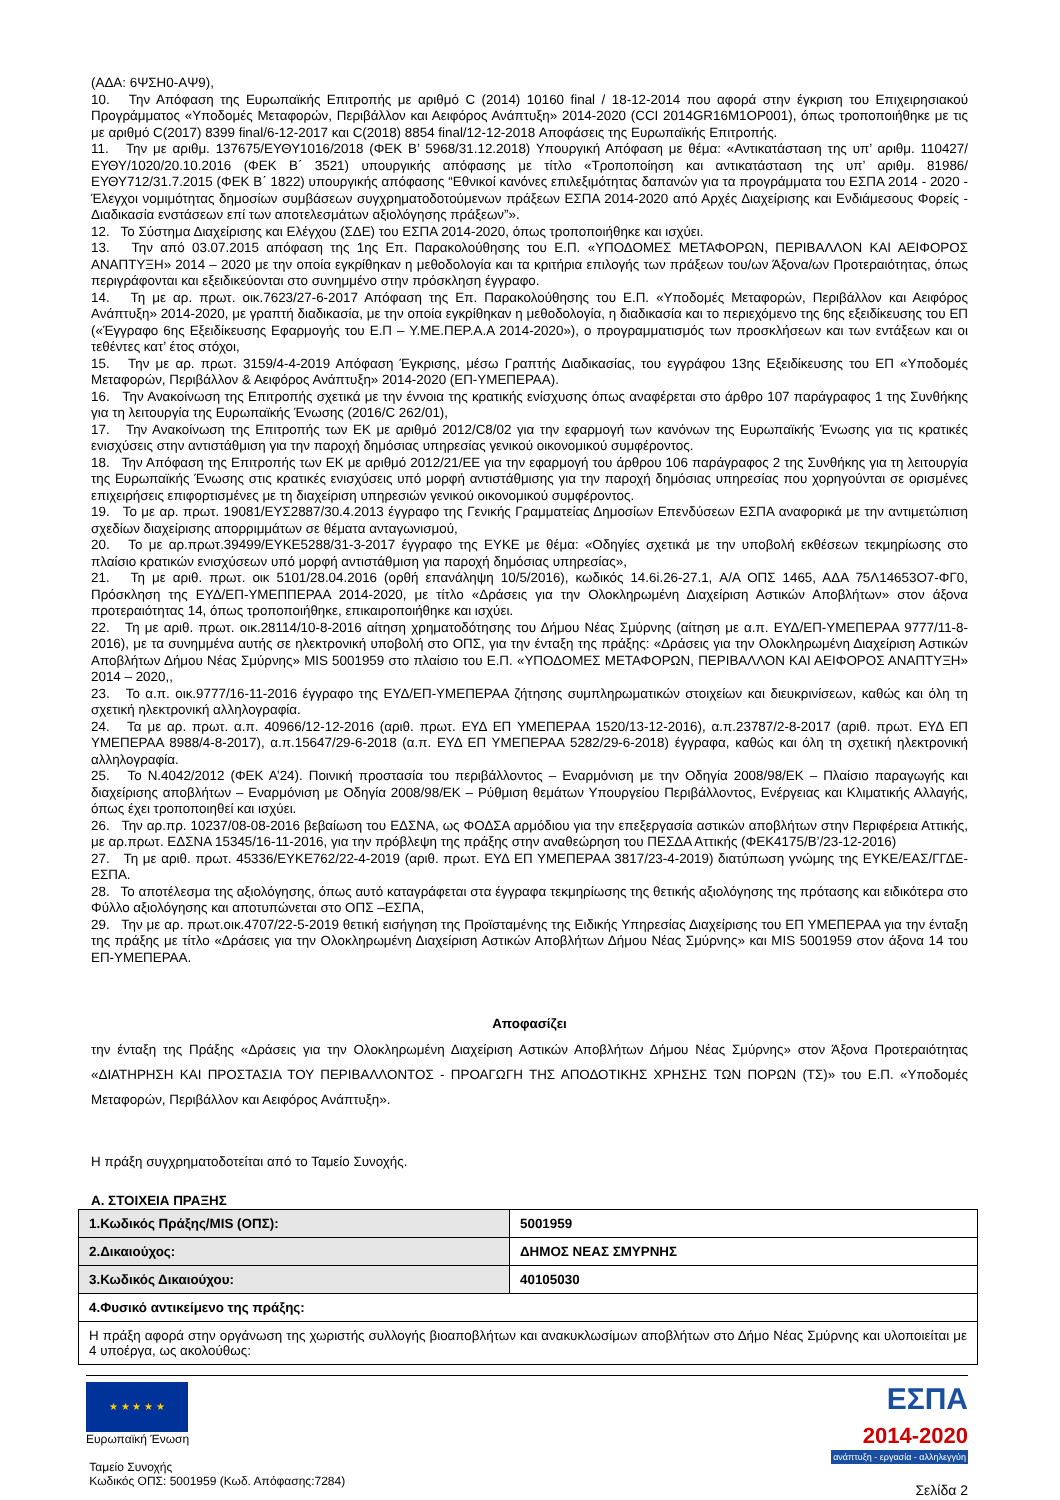(ΑΔΑ: 6ΨΣΗ0-ΑΨ9),
10. Την Απόφαση της Ευρωπαϊκής Επιτροπής με αριθμό C (2014) 10160 final / 18-12-2014 που αφορά στην έγκριση του Επιχειρησιακού Προγράμματος «Υποδομές Μεταφορών, Περιβάλλον και Αειφόρος Ανάπτυξη» 2014-2020 (CCI 2014GR16M1OP001), όπως τροποποιήθηκε με τις με αριθμό C(2017) 8399 final/6-12-2017 και C(2018) 8854 final/12-12-2018 Αποφάσεις της Ευρωπαϊκής Επιτροπής.
11. Την με αριθμ. 137675/ΕΥΘΥ1016/2018 (ΦΕΚ Β’ 5968/31.12.2018) Υπουργική Απόφαση με θέμα: «Αντικατάσταση της υπ’ αριθμ. 110427/ΕΥΘΥ/1020/20.10.2016 (ΦΕΚ Β΄ 3521) υπουργικής απόφασης με τίτλο «Τροποποίηση και αντικατάσταση της υπ’ αριθμ. 81986/ΕΥΘΥ712/31.7.2015 (ΦΕΚ Β΄ 1822) υπουργικής απόφασης “Εθνικοί κανόνες επιλεξιμότητας δαπανών για τα προγράμματα του ΕΣΠΑ 2014 - 2020 - Έλεγχοι νομιμότητας δημοσίων συμβάσεων συγχρηματοδοτούμενων πράξεων ΕΣΠΑ 2014-2020 από Αρχές Διαχείρισης και Ενδιάμεσους Φορείς - Διαδικασία ενστάσεων επί των αποτελεσμάτων αξιολόγησης πράξεων”».
12. Το Σύστημα Διαχείρισης και Ελέγχου (ΣΔΕ) του ΕΣΠΑ 2014-2020, όπως τροποποιήθηκε και ισχύει.
13. Την από 03.07.2015 απόφαση της 1ης Επ. Παρακολούθησης του Ε.Π. «ΥΠΟΔΟΜΕΣ ΜΕΤΑΦΟΡΩΝ, ΠΕΡΙΒΑΛΛΟΝ ΚΑΙ ΑΕΙΦΟΡΟΣ ΑΝΑΠΤΥΞΗ» 2014 – 2020 με την οποία εγκρίθηκαν η μεθοδολογία και τα κριτήρια επιλογής των πράξεων του/ων Άξονα/ων Προτεραιότητας, όπως περιγράφονται και εξειδικεύονται στο συνημμένο στην πρόσκληση έγγραφο.
14. Τη με αρ. πρωτ. οικ.7623/27-6-2017 Απόφαση της Επ. Παρακολούθησης του Ε.Π. «Υποδομές Μεταφορών, Περιβάλλον και Αειφόρος Ανάπτυξη» 2014-2020, με γραπτή διαδικασία, με την οποία εγκρίθηκαν η μεθοδολογία, η διαδικασία και το περιεχόμενο της 6ης εξειδίκευσης του ΕΠ («Έγγραφο 6ης Εξειδίκευσης Εφαρμογής του Ε.Π – Υ.ΜΕ.ΠΕΡ.Α.Α 2014-2020»), ο προγραμματισμός των προσκλήσεων και των εντάξεων και οι τεθέντες κατ’ έτος στόχοι,
15. Την με αρ. πρωτ. 3159/4-4-2019 Απόφαση Έγκρισης, μέσω Γραπτής Διαδικασίας, του εγγράφου 13ης Εξειδίκευσης του ΕΠ «Υποδομές Μεταφορών, Περιβάλλον & Αειφόρος Ανάπτυξη» 2014-2020 (ΕΠ-ΥΜΕΠΕΡΑΑ).
16. Την Ανακοίνωση της Επιτροπής σχετικά με την έννοια της κρατικής ενίσχυσης όπως αναφέρεται στο άρθρο 107 παράγραφος 1 της Συνθήκης για τη λειτουργία της Ευρωπαϊκής Ένωσης (2016/C 262/01),
17. Την Ανακοίνωση της Επιτροπής των ΕΚ με αριθμό 2012/C8/02 για την εφαρμογή των κανόνων της Ευρωπαϊκής Ένωσης για τις κρατικές ενισχύσεις στην αντιστάθμιση για την παροχή δημόσιας υπηρεσίας γενικού οικονομικού συμφέροντος.
18. Την Απόφαση της Επιτροπής των ΕΚ με αριθμό 2012/21/ΕΕ για την εφαρμογή του άρθρου 106 παράγραφος 2 της Συνθήκης για τη λειτουργία της Ευρωπαϊκής Ένωσης στις κρατικές ενισχύσεις υπό μορφή αντιστάθμισης για την παροχή δημόσιας υπηρεσίας που χορηγούνται σε ορισμένες επιχειρήσεις επιφορτισμένες με τη διαχείριση υπηρεσιών γενικού οικονομικού συμφέροντος.
19. Το με αρ. πρωτ. 19081/ΕΥΣ2887/30.4.2013 έγγραφο της Γενικής Γραμματείας Δημοσίων Επενδύσεων ΕΣΠΑ αναφορικά με την αντιμετώπιση σχεδίων διαχείρισης απορριμμάτων σε θέματα ανταγωνισμού,
20. Το με αρ.πρωτ.39499/ΕΥΚΕ5288/31-3-2017 έγγραφο της ΕΥΚΕ με θέμα: «Οδηγίες σχετικά με την υποβολή εκθέσεων τεκμηρίωσης στο πλαίσιο κρατικών ενισχύσεων υπό μορφή αντιστάθμιση για παροχή δημόσιας υπηρεσίας»,
21. Τη με αριθ. πρωτ. οικ 5101/28.04.2016 (ορθή επανάληψη 10/5/2016), κωδικός 14.6i.26-27.1, Α/Α ΟΠΣ 1465, ΑΔΑ 75Λ14653Ο7-ΦΓ0, Πρόσκληση της ΕΥΔ/ΕΠ-ΥΜΕΠΠΕΡΑΑ 2014-2020, με τίτλο «Δράσεις για την Ολοκληρωμένη Διαχείριση Αστικών Αποβλήτων» στον άξονα προτεραιότητας 14, όπως τροποποιήθηκε, επικαιροποιήθηκε και ισχύει.
22. Τη με αριθ. πρωτ. οικ.28114/10-8-2016 αίτηση χρηματοδότησης του Δήμου Νέας Σμύρνης (αίτηση με α.π. ΕΥΔ/ΕΠ-ΥΜΕΠΕΡΑΑ 9777/11-8-2016), με τα συνημμένα αυτής σε ηλεκτρονική υποβολή στο ΟΠΣ, για την ένταξη της πράξης: «Δράσεις για την Ολοκληρωμένη Διαχείριση Αστικών Αποβλήτων Δήμου Νέας Σμύρνης» MIS 5001959 στο πλαίσιο του Ε.Π. «ΥΠΟΔΟΜΕΣ ΜΕΤΑΦΟΡΩΝ, ΠΕΡΙΒΑΛΛΟΝ ΚΑΙ ΑΕΙΦΟΡΟΣ ΑΝΑΠΤΥΞΗ» 2014 – 2020,,
23. Το α.π. οικ.9777/16-11-2016 έγγραφο της ΕΥΔ/ΕΠ-ΥΜΕΠΕΡΑΑ ζήτησης συμπληρωματικών στοιχείων και διευκρινίσεων, καθώς και όλη τη σχετική ηλεκτρονική αλληλογραφία.
24. Τα με αρ. πρωτ. α.π. 40966/12-12-2016 (αριθ. πρωτ. ΕΥΔ ΕΠ ΥΜΕΠΕΡΑΑ 1520/13-12-2016), α.π.23787/2-8-2017 (αριθ. πρωτ. ΕΥΔ ΕΠ ΥΜΕΠΕΡΑΑ 8988/4-8-2017), α.π.15647/29-6-2018 (α.π. ΕΥΔ ΕΠ ΥΜΕΠΕΡΑΑ 5282/29-6-2018) έγγραφα, καθώς και όλη τη σχετική ηλεκτρονική αλληλογραφία.
25. Το Ν.4042/2012 (ΦΕΚ Α’24). Ποινική προστασία του περιβάλλοντος – Εναρμόνιση με την Οδηγία 2008/98/ΕΚ – Πλαίσιο παραγωγής και διαχείρισης αποβλήτων – Εναρμόνιση με Οδηγία 2008/98/ΕΚ – Ρύθμιση θεμάτων Υπουργείου Περιβάλλοντος, Ενέργειας και Κλιματικής Αλλαγής, όπως έχει τροποποιηθεί και ισχύει.
26. Την αρ.πρ. 10237/08-08-2016 βεβαίωση του ΕΔΣΝΑ, ως ΦΟΔΣΑ αρμόδιου για την επεξεργασία αστικών αποβλήτων στην Περιφέρεια Αττικής, με αρ.πρωτ. ΕΔΣΝΑ 15345/16-11-2016, για την πρόβλεψη της πράξης στην αναθεώρηση του ΠΕΣΔΑ Αττικής (ΦΕΚ4175/Β’/23-12-2016)
27. Τη με αριθ. πρωτ. 45336/ΕΥΚΕ762/22-4-2019 (αριθ. πρωτ. ΕΥΔ ΕΠ ΥΜΕΠΕΡΑΑ 3817/23-4-2019) διατύπωση γνώμης της ΕΥΚΕ/ΕΑΣ/ΓΓΔΕ-ΕΣΠΑ.
28. Το αποτέλεσμα της αξιολόγησης, όπως αυτό καταγράφεται στα έγγραφα τεκμηρίωσης της θετικής αξιολόγησης της πρότασης και ειδικότερα στο Φύλλο αξιολόγησης και αποτυπώνεται στο ΟΠΣ –ΕΣΠΑ,
29. Την με αρ. πρωτ.οικ.4707/22-5-2019 θετική εισήγηση της Προϊσταμένης της Ειδικής Υπηρεσίας Διαχείρισης του ΕΠ ΥΜΕΠΕΡΑΑ για την ένταξη της πράξης με τίτλο «Δράσεις για την Ολοκληρωμένη Διαχείριση Αστικών Αποβλήτων Δήμου Νέας Σμύρνης» και MIS 5001959 στον άξονα 14 του ΕΠ-ΥΜΕΠΕΡΑΑ.
Αποφασίζει
την ένταξη της Πράξης «Δράσεις για την Ολοκληρωμένη Διαχείριση Αστικών Αποβλήτων Δήμου Νέας Σμύρνης» στον Άξονα Προτεραιότητας «ΔΙΑΤΗΡΗΣΗ ΚΑΙ ΠΡΟΣΤΑΣΙΑ ΤΟΥ ΠΕΡΙΒΑΛΛΟΝΤΟΣ - ΠΡΟΑΓΩΓΗ ΤΗΣ ΑΠΟΔΟΤΙΚΗΣ ΧΡΗΣΗΣ ΤΩΝ ΠΟΡΩΝ (ΤΣ)» του Ε.Π. «Υποδομές Μεταφορών, Περιβάλλον και Αειφόρος Ανάπτυξη».
Η πράξη συγχρηματοδοτείται από το Ταμείο Συνοχής.
Α. ΣΤΟΙΧΕΙΑ ΠΡΑΞΗΣ
| 1.Κωδικός Πράξης/MIS (ΟΠΣ): | 5001959 |
| 2.Δικαιούχος: | ΔΗΜΟΣ ΝΕΑΣ ΣΜΥΡΝΗΣ |
| 3.Κωδικός Δικαιούχου: | 40105030 |
| 4.Φυσικό αντικείμενο της πράξης: | |
| Η πράξη αφορά στην οργάνωση της χωριστής συλλογής βιοαποβλήτων και ανακυκλωσίμων αποβλήτων στο Δήμο Νέας Σμύρνης και υλοποιείται με 4 υποέργα, ως ακολούθως: | |
★ ★ ★ ★ ★
Ευρωπαϊκή Ένωση
Ταμείο Συνοχής
Κωδικός ΟΠΣ: 5001959 (Κωδ. Απόφασης:7284)
ΕΣΠΑ
2014-2020
ανάπτυξη - εργασία - αλληλεγγύη
Σελίδα 2